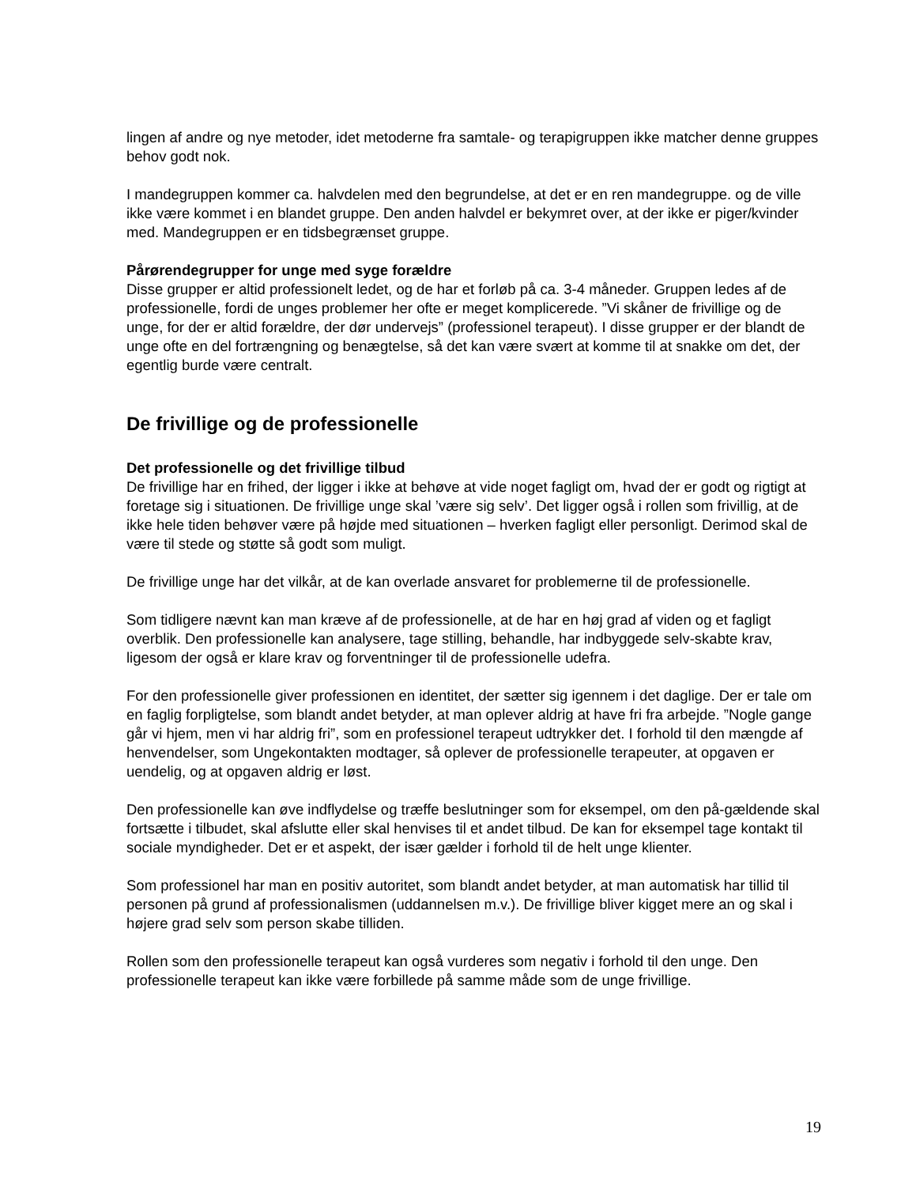lingen af andre og nye metoder, idet metoderne fra samtale- og terapigruppen ikke matcher denne gruppes behov godt nok.
I mandegruppen kommer ca. halvdelen med den begrundelse, at det er en ren mandegruppe. og de ville ikke være kommet i en blandet gruppe. Den anden halvdel er bekymret over, at der ikke er piger/kvinder med. Mandegruppen er en tidsbegrænset gruppe.
Pårørendegrupper for unge med syge forældre
Disse grupper er altid professionelt ledet, og de har et forløb på ca. 3-4 måneder. Gruppen ledes af de professionelle, fordi de unges problemer her ofte er meget komplicerede. ”Vi skåner de frivillige og de unge, for der er altid forældre, der dør undervejs” (professionel terapeut). I disse grupper er der blandt de unge ofte en del fortrængning og benægtelse, så det kan være svært at komme til at snakke om det, der egentlig burde være centralt.
De frivillige og de professionelle
Det professionelle og det frivillige tilbud
De frivillige har en frihed, der ligger i ikke at behøve at vide noget fagligt om, hvad der er godt og rigtigt at foretage sig i situationen. De frivillige unge skal ’være sig selv’. Det ligger også i rollen som frivillig, at de ikke hele tiden behøver være på højde med situationen – hverken fagligt eller personligt. Derimod skal de være til stede og støtte så godt som muligt.
De frivillige unge har det vilkår, at de kan overlade ansvaret for problemerne til de professionelle.
Som tidligere nævnt kan man kræve af de professionelle, at de har en høj grad af viden og et fagligt overblik. Den professionelle kan analysere, tage stilling, behandle, har indbyggede selv-skabte krav, ligesom der også er klare krav og forventninger til de professionelle udefra.
For den professionelle giver professionen en identitet, der sætter sig igennem i det daglige. Der er tale om en faglig forpligtelse, som blandt andet betyder, at man oplever aldrig at have fri fra arbejde. ”Nogle gange går vi hjem, men vi har aldrig fri”, som en professionel terapeut udtrykker det. I forhold til den mængde af henvendelser, som Ungekontakten modtager, så oplever de professionelle terapeuter, at opgaven er uendelig, og at opgaven aldrig er løst.
Den professionelle kan øve indflydelse og træffe beslutninger som for eksempel, om den på-gældende skal fortsætte i tilbudet, skal afslutte eller skal henvises til et andet tilbud. De kan for eksempel tage kontakt til sociale myndigheder. Det er et aspekt, der især gælder i forhold til de helt unge klienter.
Som professionel har man en positiv autoritet, som blandt andet betyder, at man automatisk har tillid til personen på grund af professionalismen (uddannelsen m.v.). De frivillige bliver kigget mere an og skal i højere grad selv som person skabe tilliden.
Rollen som den professionelle terapeut kan også vurderes som negativ i forhold til den unge. Den professionelle terapeut kan ikke være forbillede på samme måde som de unge frivillige.
19